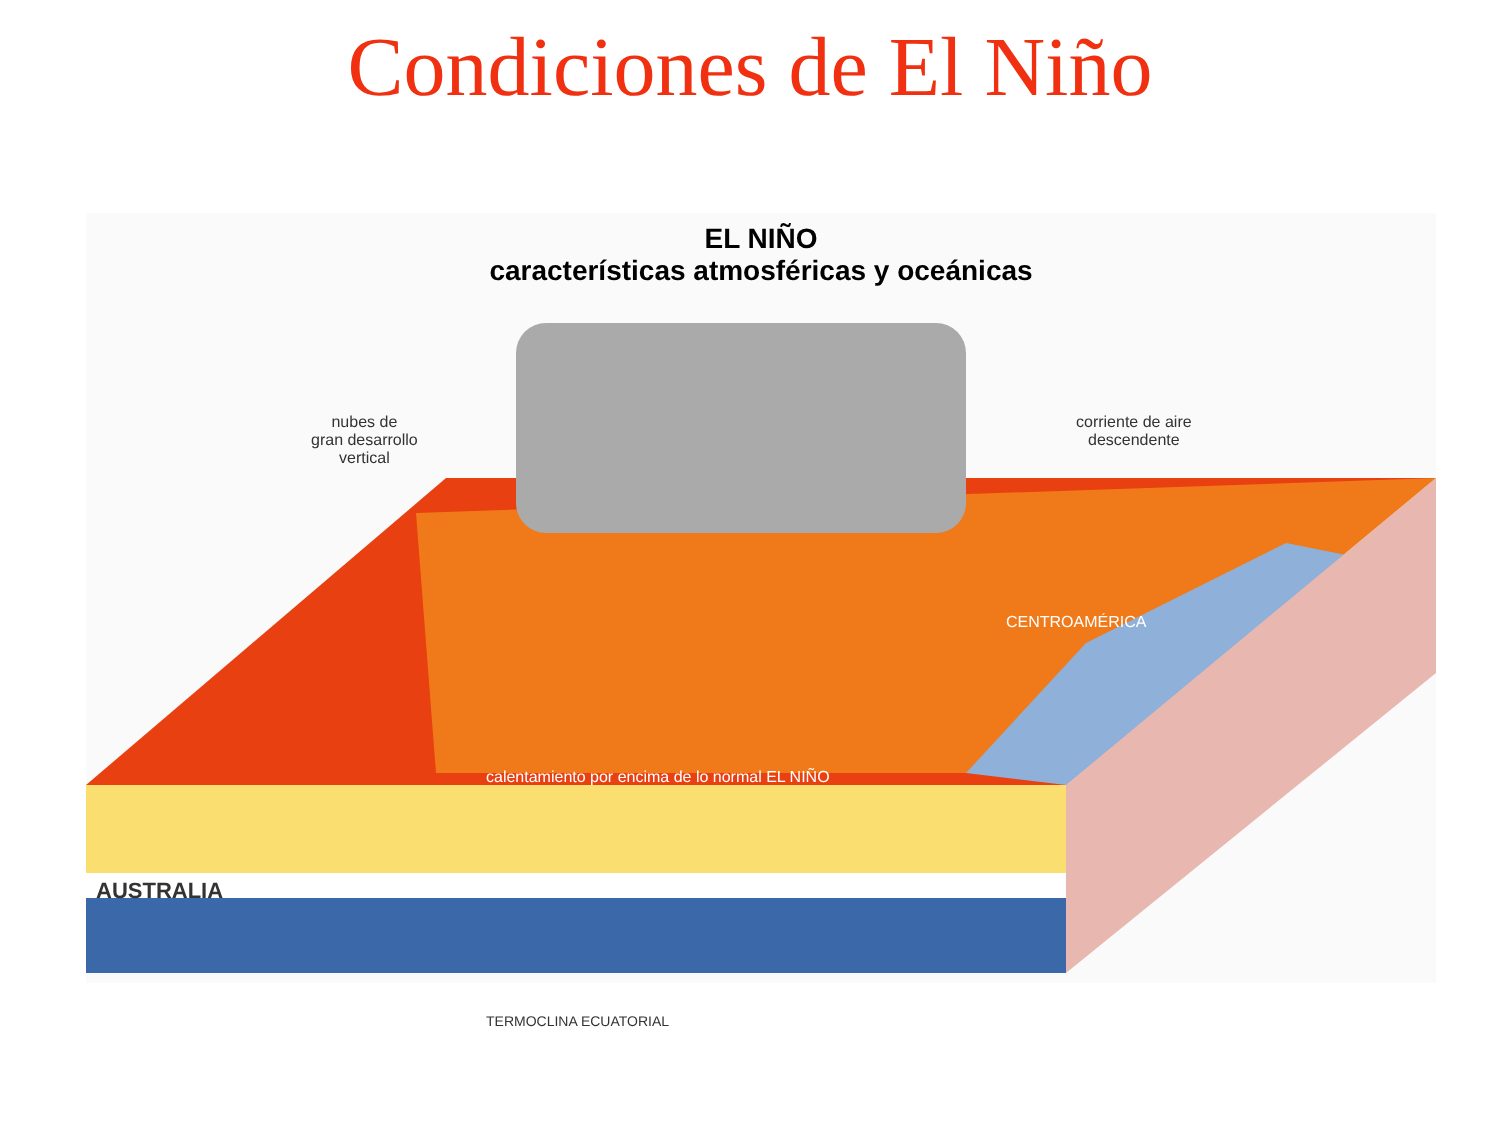Condiciones de El Niño
EL NIÑO
características atmosféricas y oceánicas
nubes de
gran desarrollo
vertical
corriente de aire
descendente
CENTROAMÉRICA
calentamiento por encima de lo normal EL NIÑO
AUSTRALIA
TERMOCLINA ECUATORIAL